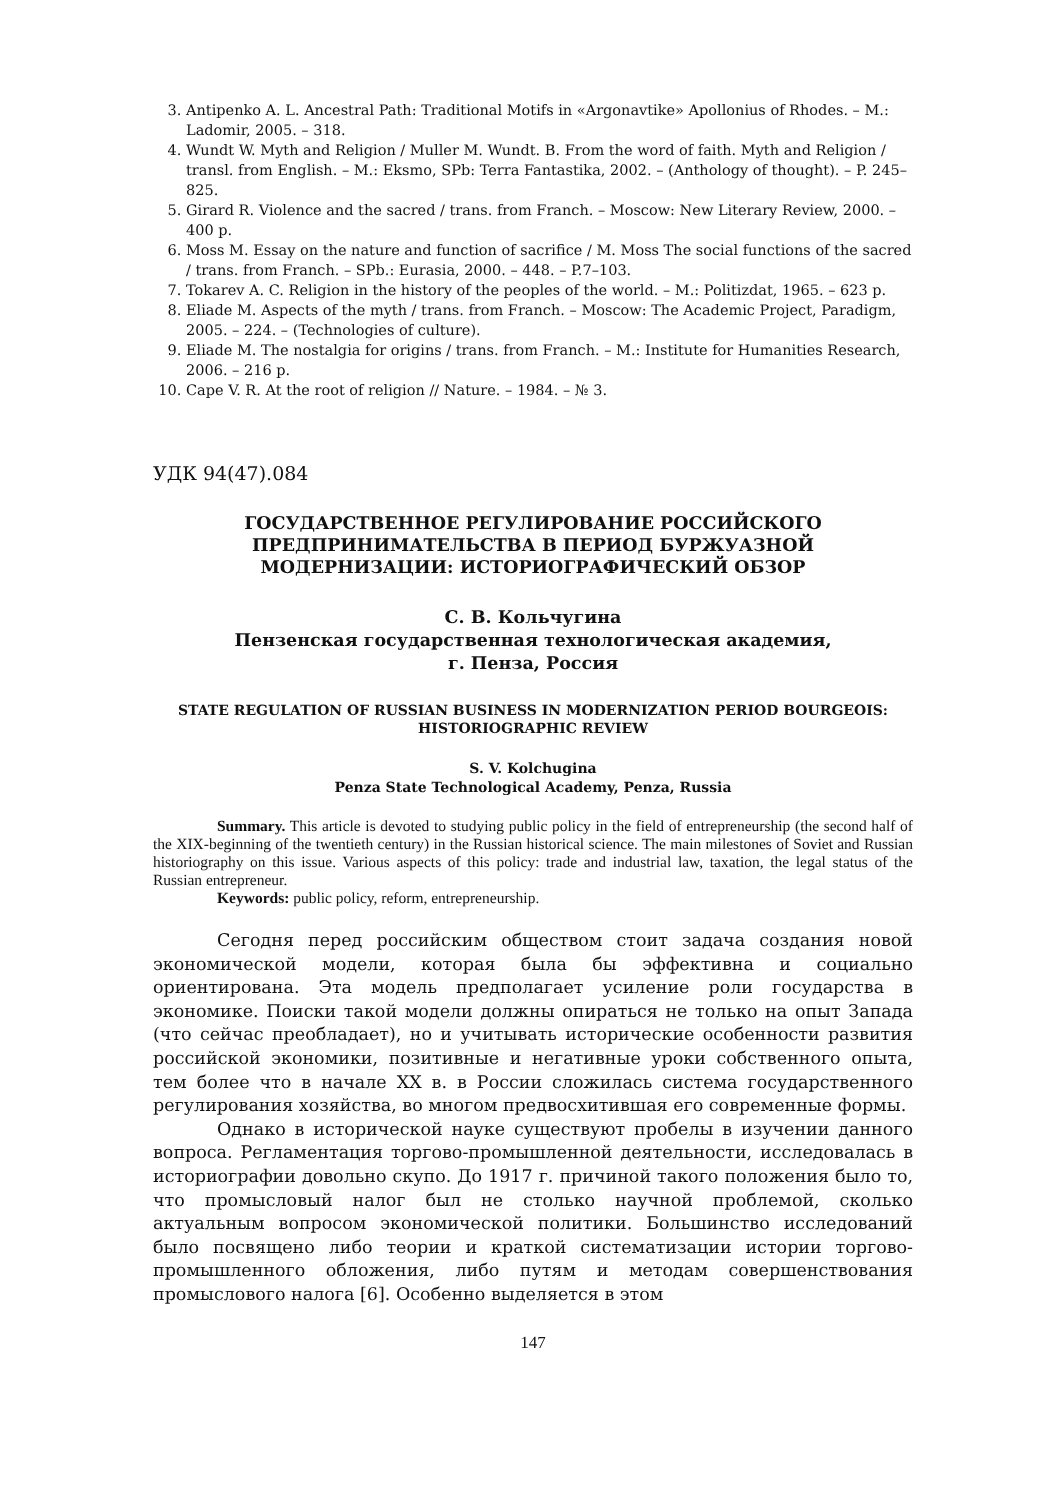3. Antipenko A. L. Ancestral Path: Traditional Motifs in «Argonavtike» Apollonius of Rhodes. – M.: Ladomir, 2005. – 318.
4. Wundt W. Myth and Religion / Muller M. Wundt. B. From the word of faith. Myth and Religion / transl. from English. – M.: Eksmo, SPb: Terra Fantastika, 2002. – (Anthology of thought). – P. 245–825.
5. Girard R. Violence and the sacred / trans. from Franch. – Moscow: New Literary Review, 2000. – 400 p.
6. Moss M. Essay on the nature and function of sacrifice / M. Moss The social functions of the sacred / trans. from Franch. – SPb.: Eurasia, 2000. – 448. – P.7–103.
7. Tokarev A. C. Religion in the history of the peoples of the world. – M.: Politizdat, 1965. – 623 p.
8. Eliade M. Aspects of the myth / trans. from Franch. – Moscow: The Academic Project, Paradigm, 2005. – 224. – (Technologies of culture).
9. Eliade M. The nostalgia for origins / trans. from Franch. – M.: Institute for Humanities Research, 2006. – 216 p.
10. Cape V. R. At the root of religion // Nature. – 1984. – № 3.
УДК 94(47).084
ГОСУДАРСТВЕННОЕ РЕГУЛИРОВАНИЕ РОССИЙСКОГО ПРЕДПРИНИМАТЕЛЬСТВА В ПЕРИОД БУРЖУАЗНОЙ МОДЕРНИЗАЦИИ: ИСТОРИОГРАФИЧЕСКИЙ ОБЗОР
С. В. Кольчугина
Пензенская государственная технологическая академия,
г. Пенза, Россия
STATE REGULATION OF RUSSIAN BUSINESS IN MODERNIZATION PERIOD BOURGEOIS: HISTORIOGRAPHIC REVIEW
S. V. Kolchugina
Penza State Technological Academy, Penza, Russia
Summary. This article is devoted to studying public policy in the field of entrepreneurship (the second half of the XIX-beginning of the twentieth century) in the Russian historical science. The main milestones of Soviet and Russian historiography on this issue. Various aspects of this policy: trade and industrial law, taxation, the legal status of the Russian entrepreneur.
Keywords: public policy, reform, entrepreneurship.
Сегодня перед российским обществом стоит задача создания новой экономической модели, которая была бы эффективна и социально ориентирована. Эта модель предполагает усиление роли государства в экономике. Поиски такой модели должны опираться не только на опыт Запада (что сейчас преобладает), но и учитывать исторические особенности развития российской экономики, позитивные и негативные уроки собственного опыта, тем более что в начале XX в. в России сложилась система государственного регулирования хозяйства, во многом предвосхитившая его современные формы.
Однако в исторической науке существуют пробелы в изучении данного вопроса. Регламентация торгово-промышленной деятельности, исследовалась в историографии довольно скупо. До 1917 г. причиной такого положения было то, что промысловый налог был не столько научной проблемой, сколько актуальным вопросом экономической политики. Большинство исследований было посвящено либо теории и краткой систематизации истории торгово-промышленного обложения, либо путям и методам совершенствования промыслового налога [6]. Особенно выделяется в этом
147